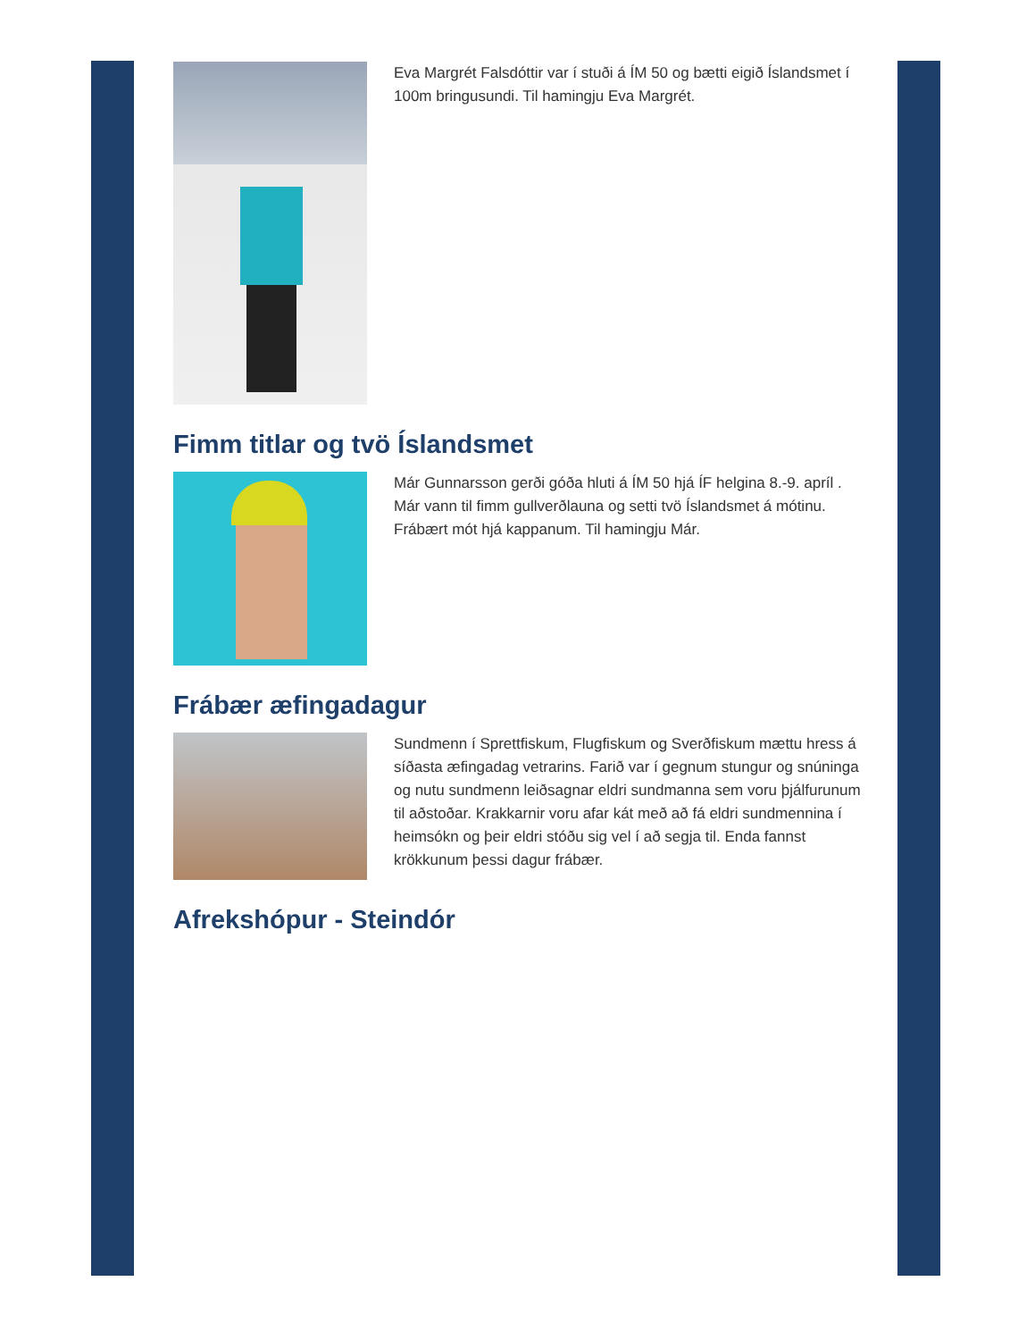Eva Margrét Falsdóttir var í stuði á ÍM 50 og bætti eigið Íslandsmet í 100m bringusundi. Til hamingju Eva Margrét.
Fimm titlar og tvö Íslandsmet
Már Gunnarsson gerði góða hluti á ÍM 50 hjá ÍF helgina 8.-9. apríl . Már vann til fimm gullverðlauna og setti tvö Íslandsmet á mótinu. Frábært mót hjá kappanum. Til hamingju Már.
Frábær æfingadagur
Sundmenn í Sprettfiskum, Flugfiskum og Sverðfiskum mættu hress á síðasta æfingadag vetrarins. Farið var í gegnum stungur og snúninga og nutu sundmenn leiðsagnar eldri sundmanna sem voru þjálfurunum til aðstoðar. Krakkarnir voru afar kát með að fá eldri sundmennina í heimsókn og þeir eldri stóðu sig vel í að segja til. Enda fannst krökkunum þessi dagur frábær.
Afrekshópur - Steindór